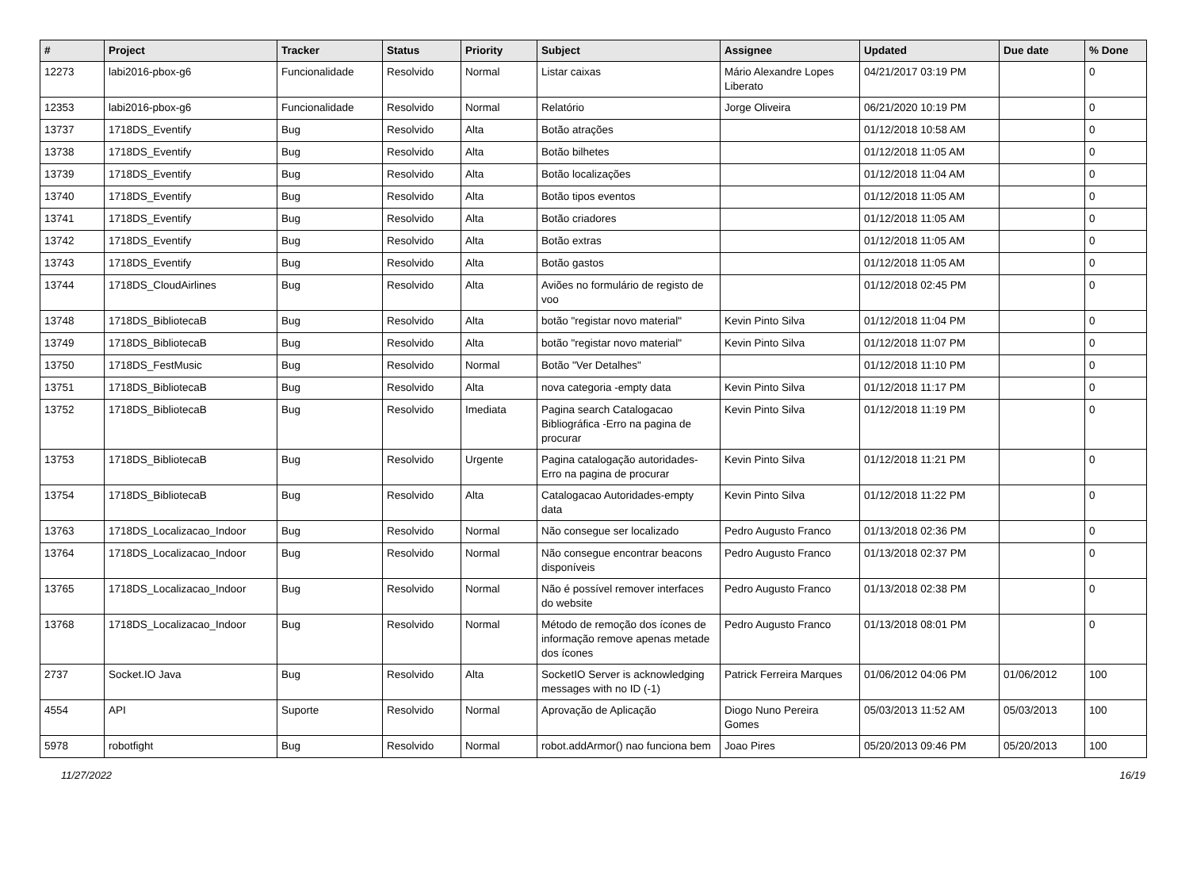| # | Project | Tracker | Status | Priority | Subject | Assignee | Updated | Due date | % Done |
| --- | --- | --- | --- | --- | --- | --- | --- | --- | --- |
| 12273 | labi2016-pbox-g6 | Funcionalidade | Resolvido | Normal | Listar caixas | Mário Alexandre Lopes Liberato | 04/21/2017 03:19 PM | | 0 |
| 12353 | labi2016-pbox-g6 | Funcionalidade | Resolvido | Normal | Relatório | Jorge Oliveira | 06/21/2020 10:19 PM | | 0 |
| 13737 | 1718DS_Eventify | Bug | Resolvido | Alta | Botão atrações | | 01/12/2018 10:58 AM | | 0 |
| 13738 | 1718DS_Eventify | Bug | Resolvido | Alta | Botão bilhetes | | 01/12/2018 11:05 AM | | 0 |
| 13739 | 1718DS_Eventify | Bug | Resolvido | Alta | Botão localizações | | 01/12/2018 11:04 AM | | 0 |
| 13740 | 1718DS_Eventify | Bug | Resolvido | Alta | Botão tipos eventos | | 01/12/2018 11:05 AM | | 0 |
| 13741 | 1718DS_Eventify | Bug | Resolvido | Alta | Botão criadores | | 01/12/2018 11:05 AM | | 0 |
| 13742 | 1718DS_Eventify | Bug | Resolvido | Alta | Botão extras | | 01/12/2018 11:05 AM | | 0 |
| 13743 | 1718DS_Eventify | Bug | Resolvido | Alta | Botão gastos | | 01/12/2018 11:05 AM | | 0 |
| 13744 | 1718DS_CloudAirlines | Bug | Resolvido | Alta | Aviões no formulário de registo de voo | | 01/12/2018 02:45 PM | | 0 |
| 13748 | 1718DS_BibliotecaB | Bug | Resolvido | Alta | botão "registar novo material" | Kevin Pinto Silva | 01/12/2018 11:04 PM | | 0 |
| 13749 | 1718DS_BibliotecaB | Bug | Resolvido | Alta | botão "registar novo material" | Kevin Pinto Silva | 01/12/2018 11:07 PM | | 0 |
| 13750 | 1718DS_FestMusic | Bug | Resolvido | Normal | Botão "Ver Detalhes" | | 01/12/2018 11:10 PM | | 0 |
| 13751 | 1718DS_BibliotecaB | Bug | Resolvido | Alta | nova categoria -empty data | Kevin Pinto Silva | 01/12/2018 11:17 PM | | 0 |
| 13752 | 1718DS_BibliotecaB | Bug | Resolvido | Imediata | Pagina search Catalogacao Bibliográfica -Erro na pagina de procurar | Kevin Pinto Silva | 01/12/2018 11:19 PM | | 0 |
| 13753 | 1718DS_BibliotecaB | Bug | Resolvido | Urgente | Pagina catalogação autoridades-Erro na pagina de procurar | Kevin Pinto Silva | 01/12/2018 11:21 PM | | 0 |
| 13754 | 1718DS_BibliotecaB | Bug | Resolvido | Alta | Catalogacao Autoridades-empty data | Kevin Pinto Silva | 01/12/2018 11:22 PM | | 0 |
| 13763 | 1718DS_Localizacao_Indoor | Bug | Resolvido | Normal | Não consegue ser localizado | Pedro Augusto Franco | 01/13/2018 02:36 PM | | 0 |
| 13764 | 1718DS_Localizacao_Indoor | Bug | Resolvido | Normal | Não consegue encontrar beacons disponíveis | Pedro Augusto Franco | 01/13/2018 02:37 PM | | 0 |
| 13765 | 1718DS_Localizacao_Indoor | Bug | Resolvido | Normal | Não é possível remover interfaces do website | Pedro Augusto Franco | 01/13/2018 02:38 PM | | 0 |
| 13768 | 1718DS_Localizacao_Indoor | Bug | Resolvido | Normal | Método de remoção dos ícones de informação remove apenas metade dos ícones | Pedro Augusto Franco | 01/13/2018 08:01 PM | | 0 |
| 2737 | Socket.IO Java | Bug | Resolvido | Alta | SocketIO Server is acknowledging messages with no ID (-1) | Patrick Ferreira Marques | 01/06/2012 04:06 PM | 01/06/2012 | 100 |
| 4554 | API | Suporte | Resolvido | Normal | Aprovação de Aplicação | Diogo Nuno Pereira Gomes | 05/03/2013 11:52 AM | 05/03/2013 | 100 |
| 5978 | robotfight | Bug | Resolvido | Normal | robot.addArmor() nao funciona bem | Joao Pires | 05/20/2013 09:46 PM | 05/20/2013 | 100 |
11/27/2022 16/19